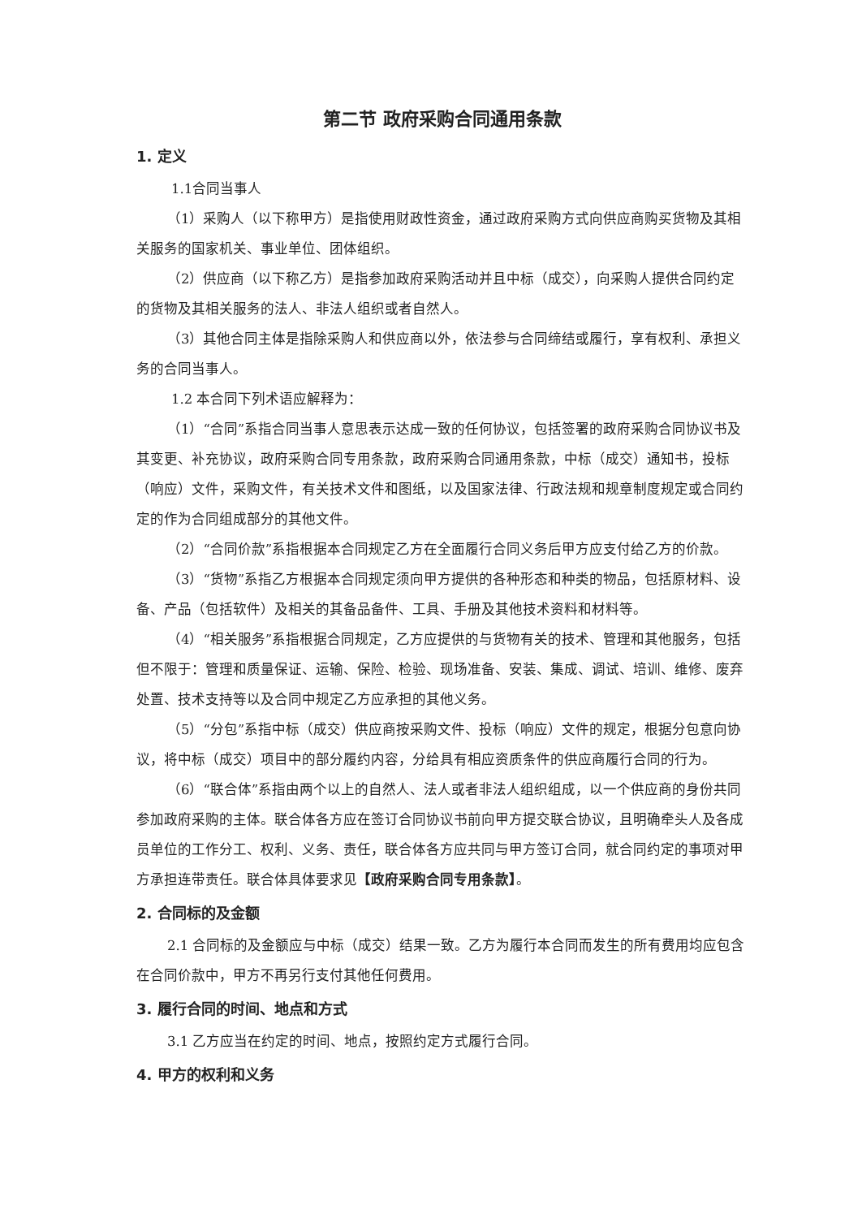第二节 政府采购合同通用条款
1. 定义
1.1合同当事人
（1）采购人（以下称甲方）是指使用财政性资金，通过政府采购方式向供应商购买货物及其相关服务的国家机关、事业单位、团体组织。
（2）供应商（以下称乙方）是指参加政府采购活动并且中标（成交），向采购人提供合同约定的货物及其相关服务的法人、非法人组织或者自然人。
（3）其他合同主体是指除采购人和供应商以外，依法参与合同缔结或履行，享有权利、承担义务的合同当事人。
1.2 本合同下列术语应解释为：
（1）“合同”系指合同当事人意思表示达成一致的任何协议，包括签署的政府采购合同协议书及其变更、补充协议，政府采购合同专用条款，政府采购合同通用条款，中标（成交）通知书，投标（响应）文件，采购文件，有关技术文件和图纸，以及国家法律、行政法规和规章制度规定或合同约定的作为合同组成部分的其他文件。
（2）“合同价款”系指根据本合同规定乙方在全面履行合同义务后甲方应支付给乙方的价款。
（3）“货物”系指乙方根据本合同规定须向甲方提供的各种形态和种类的物品，包括原材料、设备、产品（包括软件）及相关的其备品备件、工具、手册及其他技术资料和材料等。
（4）“相关服务”系指根据合同规定，乙方应提供的与货物有关的技术、管理和其他服务，包括但不限于：管理和质量保证、运输、保险、检验、现场准备、安装、集成、调试、培训、维修、废弃处置、技术支持等以及合同中规定乙方应承担的其他义务。
（5）“分包”系指中标（成交）供应商按采购文件、投标（响应）文件的规定，根据分包意向协议，将中标（成交）项目中的部分履约内容，分给具有相应资质条件的供应商履行合同的行为。
（6）“联合体”系指由两个以上的自然人、法人或者非法人组织组成，以一个供应商的身份共同参加政府采购的主体。联合体各方应在签订合同协议书前向甲方提交联合协议，且明确牵头人及各成员单位的工作分工、权利、义务、责任，联合体各方应共同与甲方签订合同，就合同约定的事项对甲方承担连带责任。联合体具体要求见【政府采购合同专用条款】。
2. 合同标的及金额
2.1 合同标的及金额应与中标（成交）结果一致。乙方为履行本合同而发生的所有费用均应包含在合同价款中，甲方不再另行支付其他任何费用。
3. 履行合同的时间、地点和方式
3.1 乙方应当在约定的时间、地点，按照约定方式履行合同。
4. 甲方的权利和义务